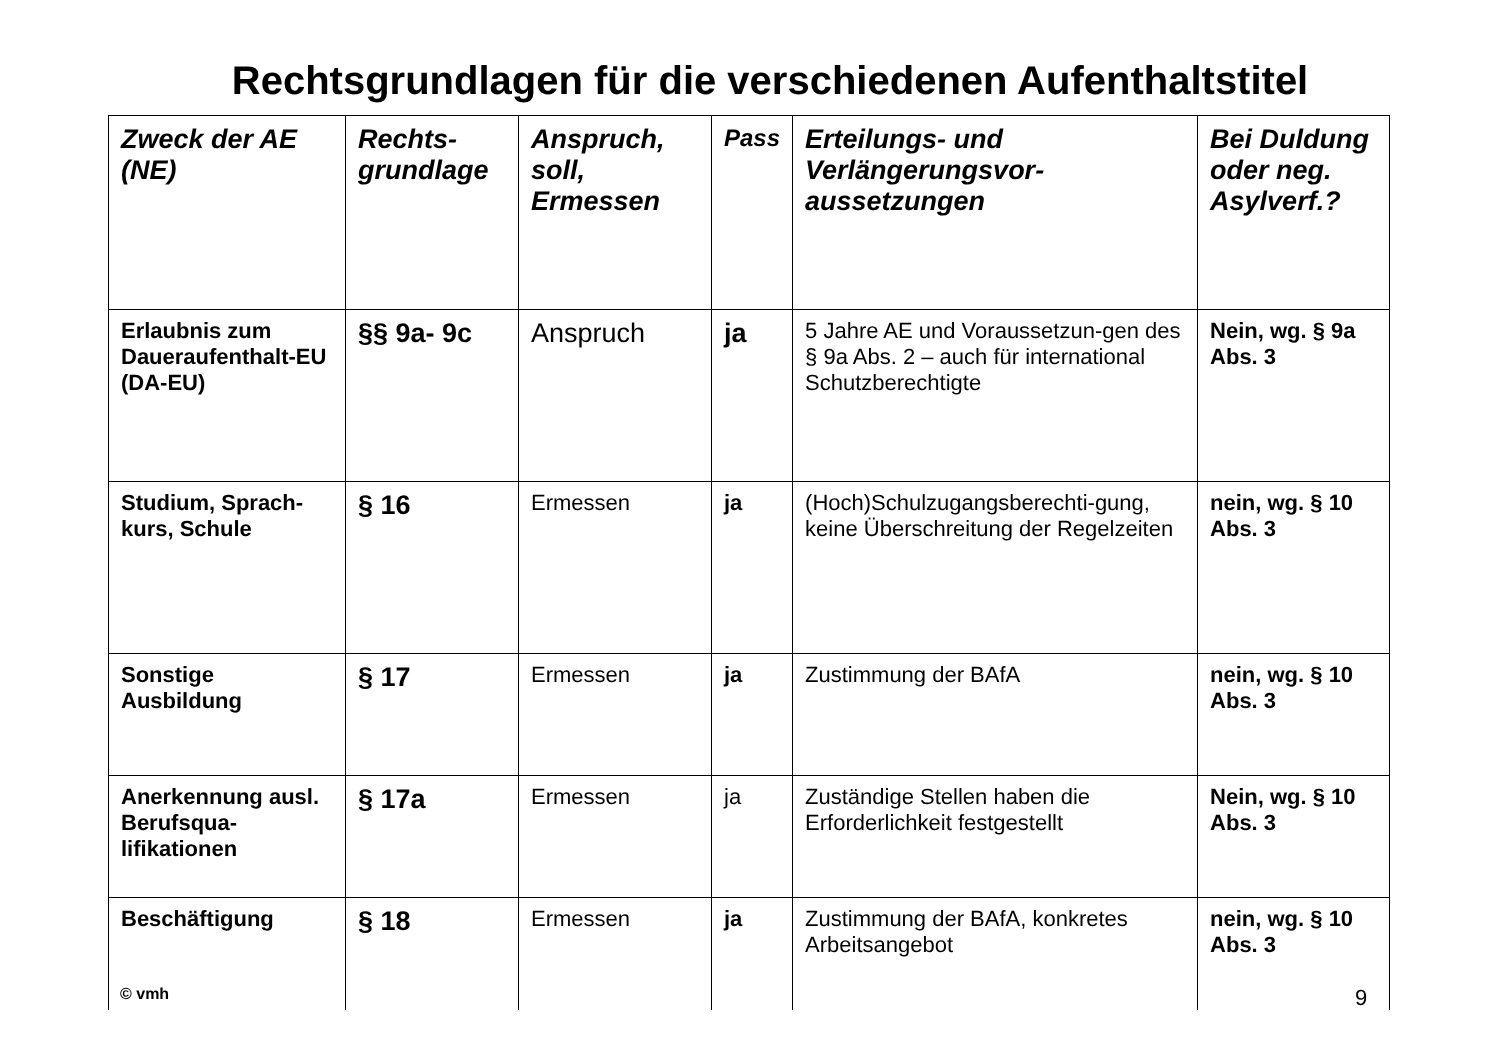Rechtsgrundlagen für die verschiedenen Aufenthaltstitel
| Zweck der AE (NE) | Rechts-grundlage | Anspruch, soll, Ermessen | Pass | Erteilungs- und Verlängerungsvor-aussetzungen | Bei Duldung oder neg. Asylverf.? |
| --- | --- | --- | --- | --- | --- |
| Erlaubnis zum Daueraufenthalt-EU (DA-EU) | §§ 9a- 9c | Anspruch | ja | 5 Jahre AE und Voraussetzun-gen des § 9a Abs. 2 – auch für international Schutzberechtigte | Nein, wg. § 9a Abs. 3 |
| Studium, Sprach-kurs, Schule | § 16 | Ermessen | ja | (Hoch)Schulzugangsberechti-gung, keine Überschreitung der Regelzeiten | nein, wg. § 10 Abs. 3 |
| Sonstige Ausbildung | § 17 | Ermessen | ja | Zustimmung der BAfA | nein, wg. § 10 Abs. 3 |
| Anerkennung ausl. Berufsqua-lifikationen | § 17a | Ermessen | ja | Zuständige Stellen haben die Erforderlichkeit festgestellt | Nein, wg. § 10 Abs. 3 |
| Beschäftigung | § 18 | Ermessen | ja | Zustimmung der BAfA, konkretes Arbeitsangebot | nein, wg. § 10 Abs. 3 |
© vmh 9